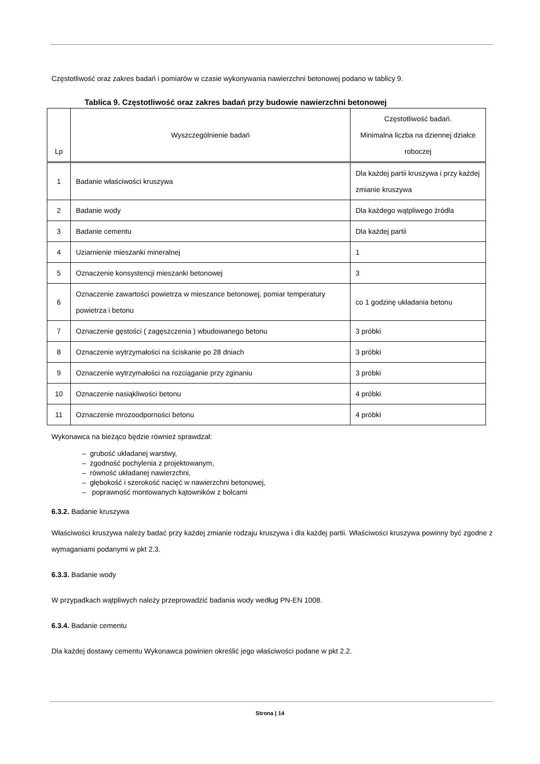Częstotliwość oraz zakres badań i pomiarów w czasie wykonywania nawierzchni betonowej podano w tablicy 9.
Tablica 9. Częstotliwość oraz zakres badań przy budowie nawierzchni betonowej
| Lp | Wyszczególnienie badań | Częstotliwość badań. Minimalna liczba na dziennej działce roboczej |
| --- | --- | --- |
| 1 | Badanie właściwości kruszywa | Dla każdej partii kruszywa i przy każdej zmianie kruszywa |
| 2 | Badanie wody | Dla każdego wątpliwego źródła |
| 3 | Badanie cementu | Dla każdej partii |
| 4 | Uziarnienie mieszanki mineralnej | 1 |
| 5 | Oznaczenie konsystencji mieszanki betonowej | 3 |
| 6 | Oznaczenie zawartości powietrza w mieszance betonowej, pomiar temperatury powietrza i betonu | co 1 godzinę układania betonu |
| 7 | Oznaczenie gęstości ( zagęszczenia ) wbudowanego betonu | 3 próbki |
| 8 | Oznaczenie wytrzymałości na ściskanie po 28 dniach | 3 próbki |
| 9 | Oznaczenie wytrzymałości na rozciąganie przy zginaniu | 3 próbki |
| 10 | Oznaczenie nasiąkliwości betonu | 4 próbki |
| 11 | Oznaczenie mrozoodporności betonu | 4 próbki |
Wykonawca na bieżąco będzie również sprawdzał:
– grubość układanej warstwy,
– zgodność pochylenia z projektowanym,
– równość układanej nawierzchni,
– głębokość i szerokość nacięć w nawierzchni betonowej,
– poprawność montowanych kątowników z bolcami
6.3.2. Badanie kruszywa
Właściwości kruszywa należy badać przy każdej zmianie rodzaju kruszywa i dla każdej partii. Właściwości kruszywa powinny być zgodne z wymaganiami podanymi w pkt 2.3.
6.3.3. Badanie wody
W przypadkach wątpliwych należy przeprowadzić badania wody według PN-EN 1008.
6.3.4. Badanie cementu
Dla każdej dostawy cementu Wykonawca powinien określić jego właściwości podane w pkt 2.2.
Strona | 14